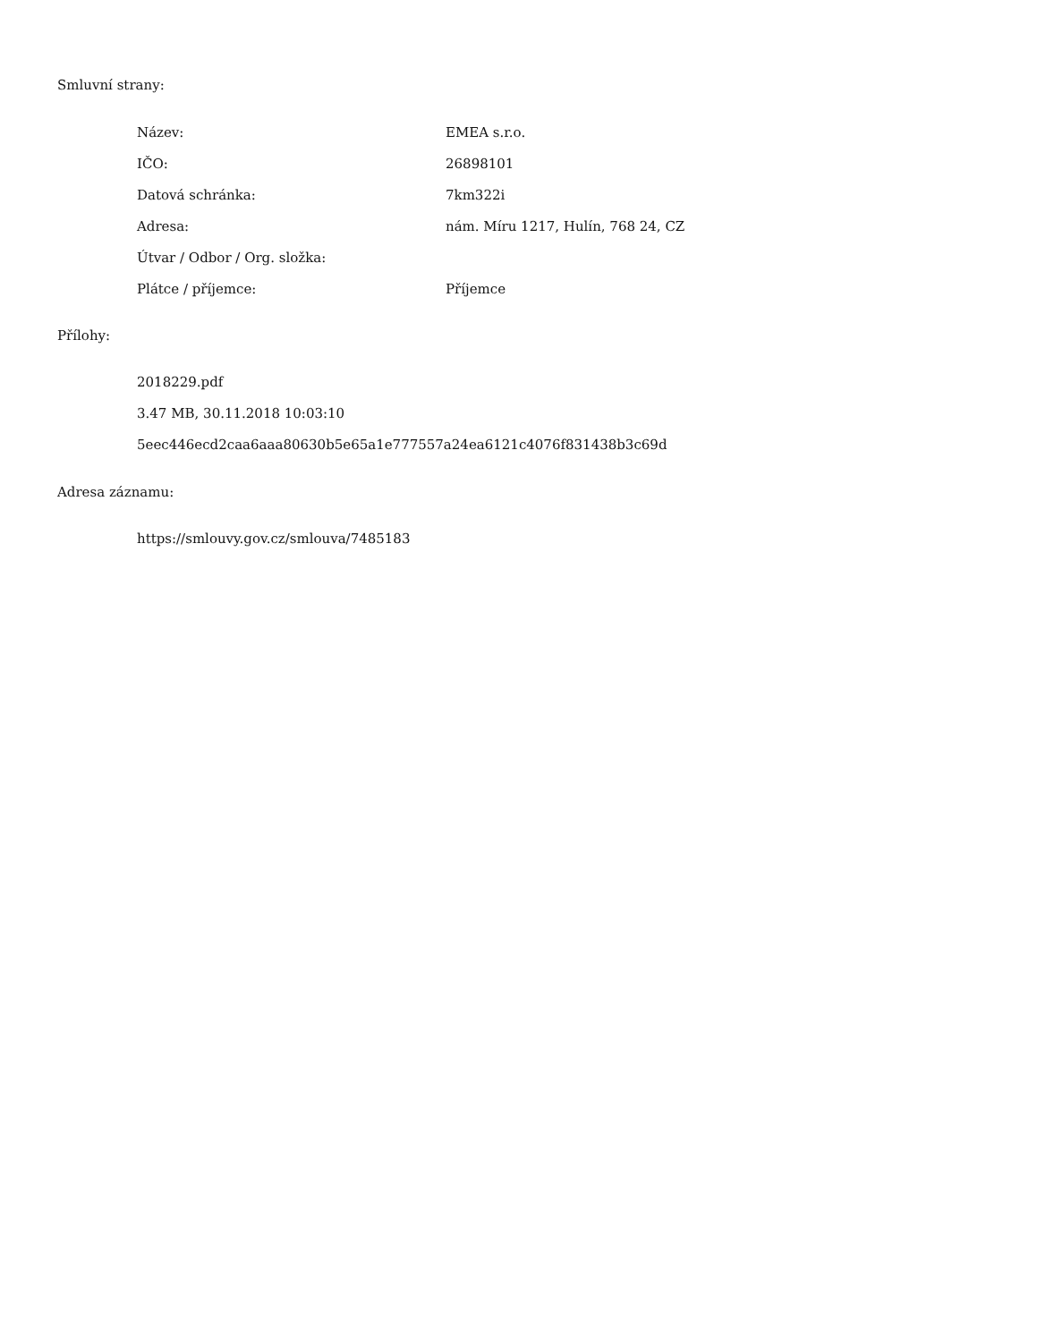Smluvní strany:
| Název: | EMEA s.r.o. |
| IČO: | 26898101 |
| Datová schránka: | 7km322i |
| Adresa: | nám. Míru 1217, Hulín, 768 24, CZ |
| Útvar / Odbor / Org. složka: | |
| Plátce / příjemce: | Příjemce |
Přílohy:
2018229.pdf
3.47 MB, 30.11.2018 10:03:10
5eec446ecd2caa6aaa80630b5e65a1e777557a24ea6121c4076f831438b3c69d
Adresa záznamu:
https://smlouvy.gov.cz/smlouva/7485183